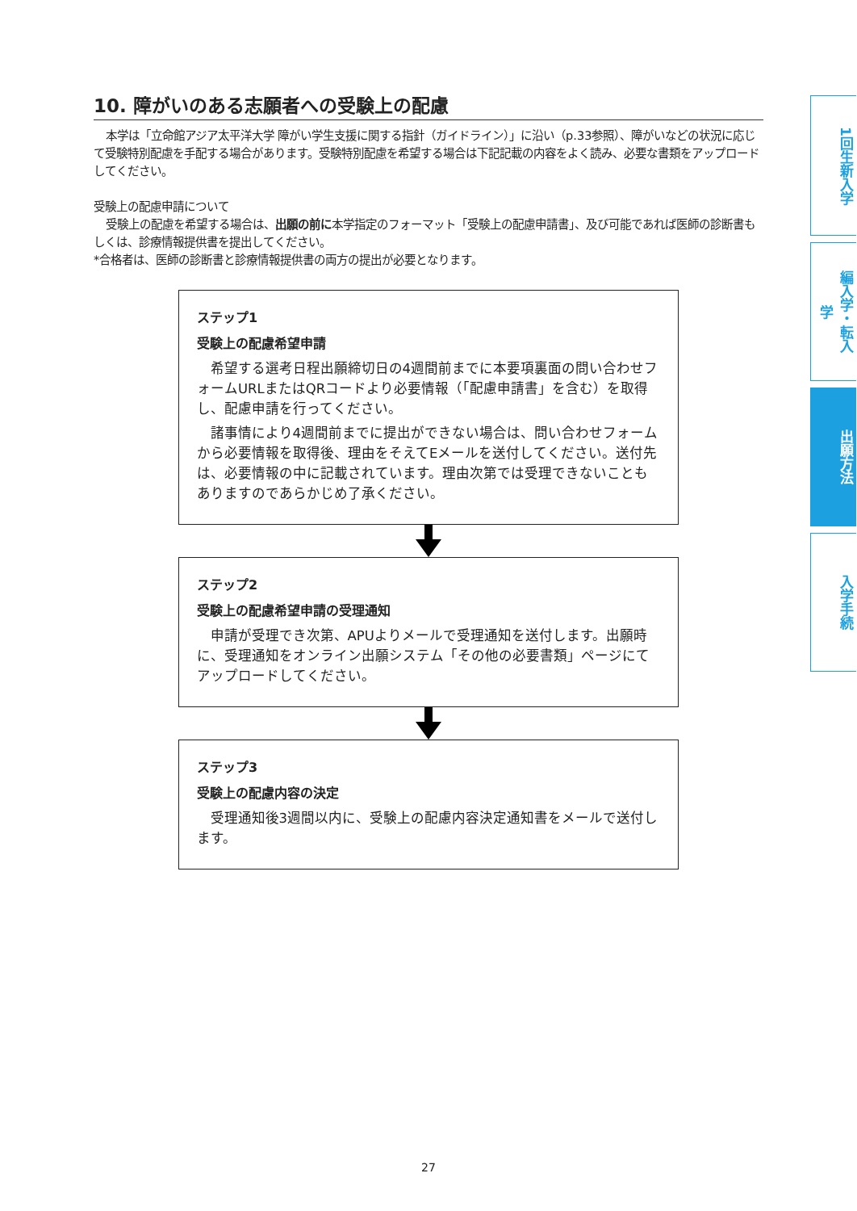10. 障がいのある志願者への受験上の配慮
本学は「立命館アジア太平洋大学 障がい学生支援に関する指針（ガイドライン）」に沿い（p.33参照）、障がいなどの状況に応じて受験特別配慮を手配する場合があります。受験特別配慮を希望する場合は下記記載の内容をよく読み、必要な書類をアップロードしてください。
受験上の配慮申請について
受験上の配慮を希望する場合は、出願の前に本学指定のフォーマット「受験上の配慮申請書」、及び可能であれば医師の診断書もしくは、診療情報提供書を提出してください。
*合格者は、医師の診断書と診療情報提供書の両方の提出が必要となります。
ステップ1
受験上の配慮希望申請
希望する選考日程出願締切日の4週間前までに本要項裏面の問い合わせフォームURLまたはQRコードより必要情報（「配慮申請書」を含む）を取得し、配慮申請を行ってください。
諸事情により4週間前までに提出ができない場合は、問い合わせフォームから必要情報を取得後、理由をそえてEメールを送付してください。送付先は、必要情報の中に記載されています。理由次第では受理できないこともありますのであらかじめ了承ください。
ステップ2
受験上の配慮希望申請の受理通知
申請が受理でき次第、APUよりメールで受理通知を送付します。出願時に、受理通知をオンライン出願システム「その他の必要書類」ページにてアップロードしてください。
ステップ3
受験上の配慮内容の決定
受理通知後3週間以内に、受験上の配慮内容決定通知書をメールで送付します。
1回生新入学
編入学・転入学
出願方法
入学手続
27